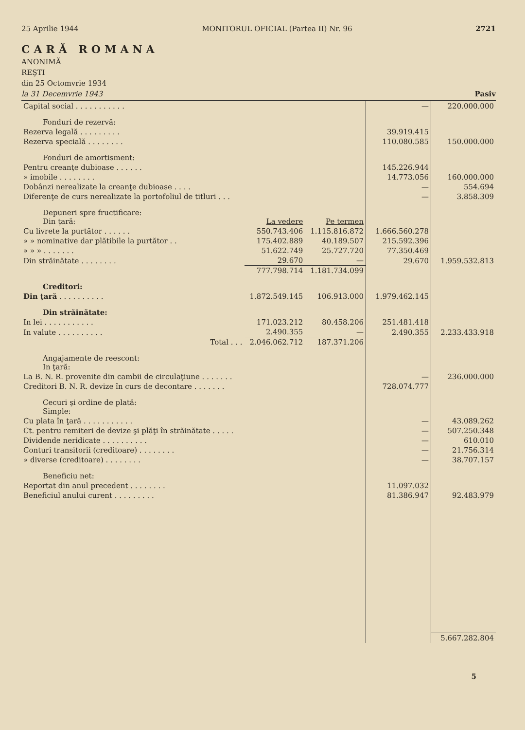25 Aprilie 1944 MONITORUL OFICIAL (Partea II) Nr. 96 2721
CARĂ ROMANA
ANONIMĂ
REŞTI
din 25 Octomvrie 1934
la 31 Decemvrie 1943 Pasiv
| Capital social . . . . . . . . . . . | | | — | 220.000.000 |
| Fonduri de rezervă: | | | | |
| Rezerva legală . . . . . . . . . | | | 39.919.415 | |
| Rezerva specială . . . . . . . . | | | 110.080.585 | 150.000.000 |
| Fonduri de amortisment: | | | | |
| Pentru creanţe dubioase . . . . . . | | | 145.226.944 | |
| » imobile . . . . . . . . | | | 14.773.056 | 160.000.000 |
| Dobânzi nerealizate la creanţe dubioase . . . . | | | — | 554.694 |
| Diferenţe de curs nerealizate la portofoliul de titluri . . . | | | — | 3.858.309 |
| Depuneri spre fructificare: Din ţară: | La vedere | Pe termen | | |
| Cu livrete la purtător . . . . . . | 550.743.406 | 1.115.816.872 | 1.666.560.278 | |
| » » nominative dar plătibile la purtător . . | 175.402.889 | 40.189.507 | 215.592.396 | |
| » » » . . . . . . . | 51.622.749 | 25.727.720 | 77.350.469 | |
| Din străinătate . . . . . . . . | 29.670 | — | 29.670 | 1.959.532.813 |
| | 777.798.714 | 1.181.734.099 | | |
| Creditori: | | | | |
| Din ţară . . . . . . . . . . | 1.872.549.145 | 106.913.000 | 1.979.462.145 | |
| Din străinătate: | | | | |
| In lei . . . . . . . . . . . | 171.023.212 | 80.458.206 | 251.481.418 | |
| In valute . . . . . . . . . . | 2.490.355 | — | 2.490.355 | 2.233.433.918 |
| Total . . . | 2.046.062.712 | 187.371.206 | | |
| Angajamente de reescont: In ţară: | | | | |
| La B. N. R. provenite din cambii de circulaţiune . . . . . . . | | | — | 236.000.000 |
| Creditori B. N. R. devize în curs de decontare . . . . . . . | | | 728.074.777 | |
| Cecuri şi ordine de plată: Simple: | | | | |
| Cu plata în ţară . . . . . . . . . . . | | | — | 43.089.262 |
| Ct. pentru remiteri de devize şi plăţi în străinătate . . . . . | | | — | 507.250.348 |
| Dividende neridicate . . . . . . . . . . | | | — | 610.010 |
| Conturi transitorii (creditoare) . . . . . . . . | | | — | 21.756.314 |
| » diverse (creditoare) . . . . . . . . | | | — | 38.707.157 |
| Beneficiu net: | | | | |
| Reportat din anul precedent . . . . . . . . | | | 11.097.032 | |
| Beneficiul anului curent . . . . . . . . . | | | 81.386.947 | 92.483.979 |
| | | | | 5.667.282.804 |
5